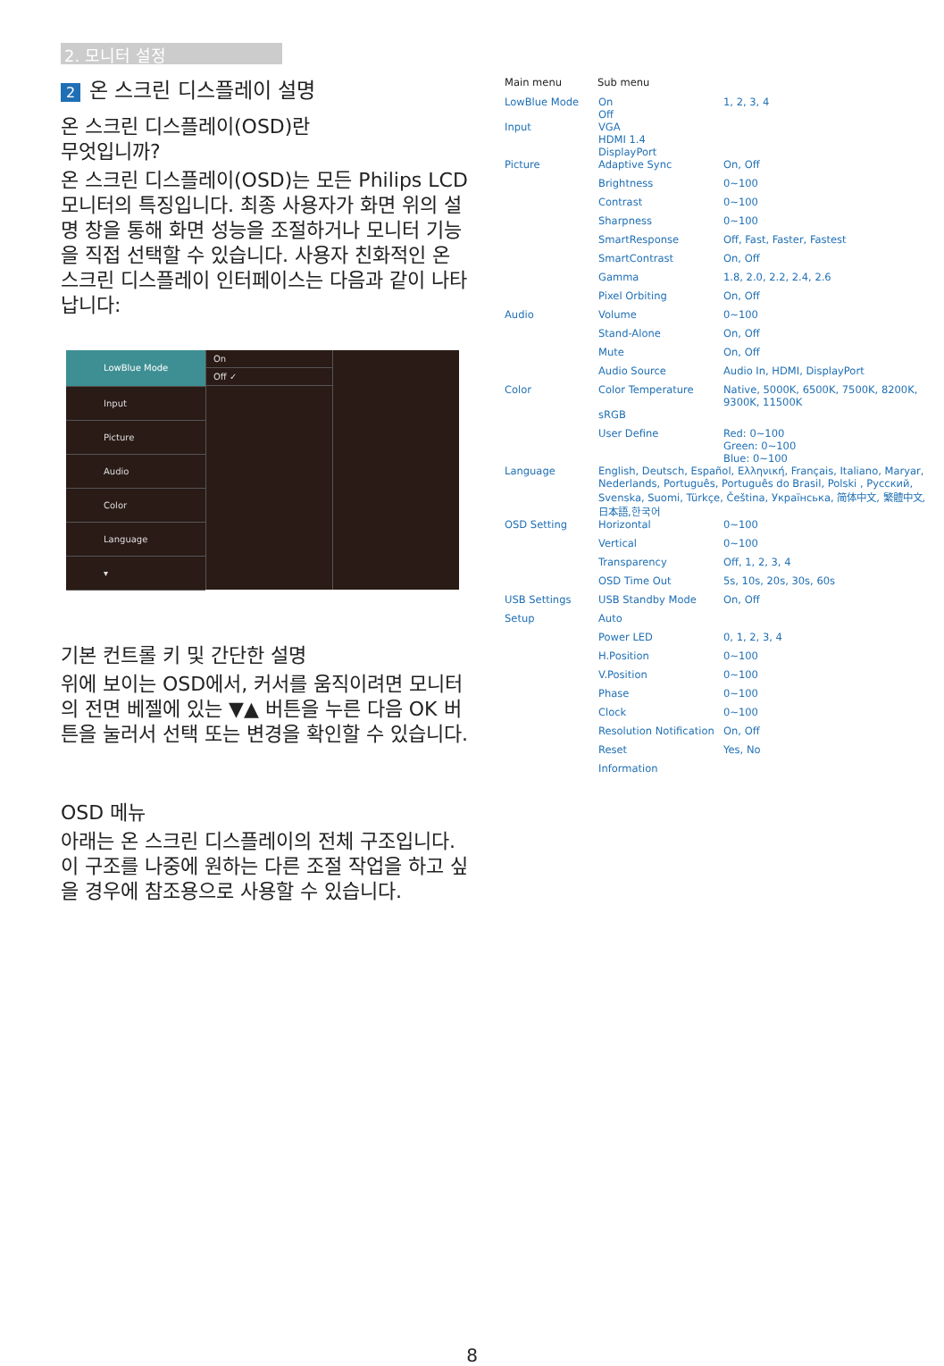2. 모니터 설정
2 온 스크린 디스플레이 설명
온 스크린 디스플레이(OSD)란
무엇입니까?
온 스크린 디스플레이(OSD)는 모든 Philips LCD 모니터의 특징입니다. 최종 사용자가 화면 위의 설명 창을 통해 화면 성능을 조절하거나 모니터 기능을 직접 선택할 수 있습니다. 사용자 친화적인 온 스크린 디스플레이 인터페이스는 다음과 같이 나타납니다:
LowBlue Mode
Input
Picture
Audio
Color
Language
▾
On
Off ✓
기본 컨트롤 키 및 간단한 설명
위에 보이는 OSD에서, 커서를 움직이려면 모니터의 전면 베젤에 있는 ▼▲ 버튼을 누른 다음 OK 버튼을 눌러서 선택 또는 변경을 확인할 수 있습니다.
OSD 메뉴
아래는 온 스크린 디스플레이의 전체 구조입니다. 이 구조를 나중에 원하는 다른 조절 작업을 하고 싶을 경우에 참조용으로 사용할 수 있습니다.
Main menu Sub menu
LowBlue Mode On
Off 1, 2, 3, 4
Input VGA
HDMI 1.4
DisplayPort
Picture Adaptive Sync On, Off
Brightness 0~100
Contrast 0~100
Sharpness 0~100
SmartResponse Off, Fast, Faster, Fastest
SmartContrast On, Off
Gamma 1.8, 2.0, 2.2, 2.4, 2.6
Pixel Orbiting On, Off
Audio Volume 0~100
Stand-Alone On, Off
Mute On, Off
Audio Source Audio In, HDMI, DisplayPort
Color Color Temperature Native, 5000K, 6500K, 7500K, 8200K, 9300K, 11500K
sRGB
User Define Red: 0~100
Green: 0~100
Blue: 0~100
Language English, Deutsch, Español, Ελληνική, Français, Italiano, Maryar, Nederlands, Português, Português do Brasil, Polski , Русский, Svenska, Suomi, Türkçe, Čeština, Українська, 简体中文, 繁體中文,日本語,한국어
OSD Setting Horizontal 0~100
Vertical 0~100
Transparency Off, 1, 2, 3, 4
OSD Time Out 5s, 10s, 20s, 30s, 60s
USB Settings USB Standby Mode On, Off
Setup Auto
Power LED 0, 1, 2, 3, 4
H.Position 0~100
V.Position 0~100
Phase 0~100
Clock 0~100
Resolution Notification On, Off
Reset Yes, No
Information
8